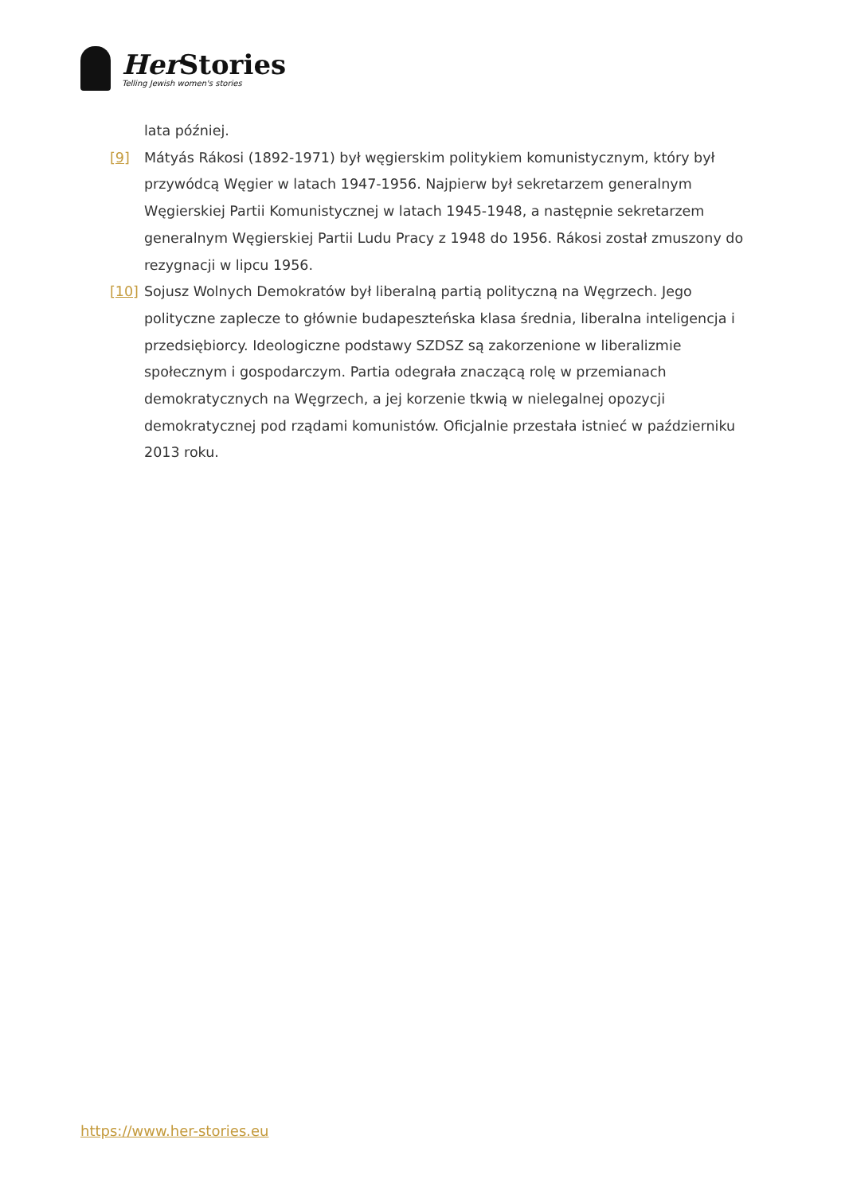Her Stories
Telling Jewish women's stories
lata później.
[9] Mátyás Rákosi (1892-1971) był węgierskim politykiem komunistycznym, który był przywódcą Węgier w latach 1947-1956. Najpierw był sekretarzem generalnym Węgierskiej Partii Komunistycznej w latach 1945-1948, a następnie sekretarzem generalnym Węgierskiej Partii Ludu Pracy z 1948 do 1956. Rákosi został zmuszony do rezygnacji w lipcu 1956.
[10] Sojusz Wolnych Demokratów był liberalną partią polityczną na Węgrzech. Jego polityczne zaplecze to głównie budapeszteńska klasa średnia, liberalna inteligencja i przedsiębiorcy. Ideologiczne podstawy SZDSZ są zakorzenione w liberalizmie społecznym i gospodarczym. Partia odegrała znaczącą rolę w przemianach demokratycznych na Węgrzech, a jej korzenie tkwią w nielegalnej opozycji demokratycznej pod rządami komunistów. Oficjalnie przestała istnieć w październiku 2013 roku.
https://www.her-stories.eu